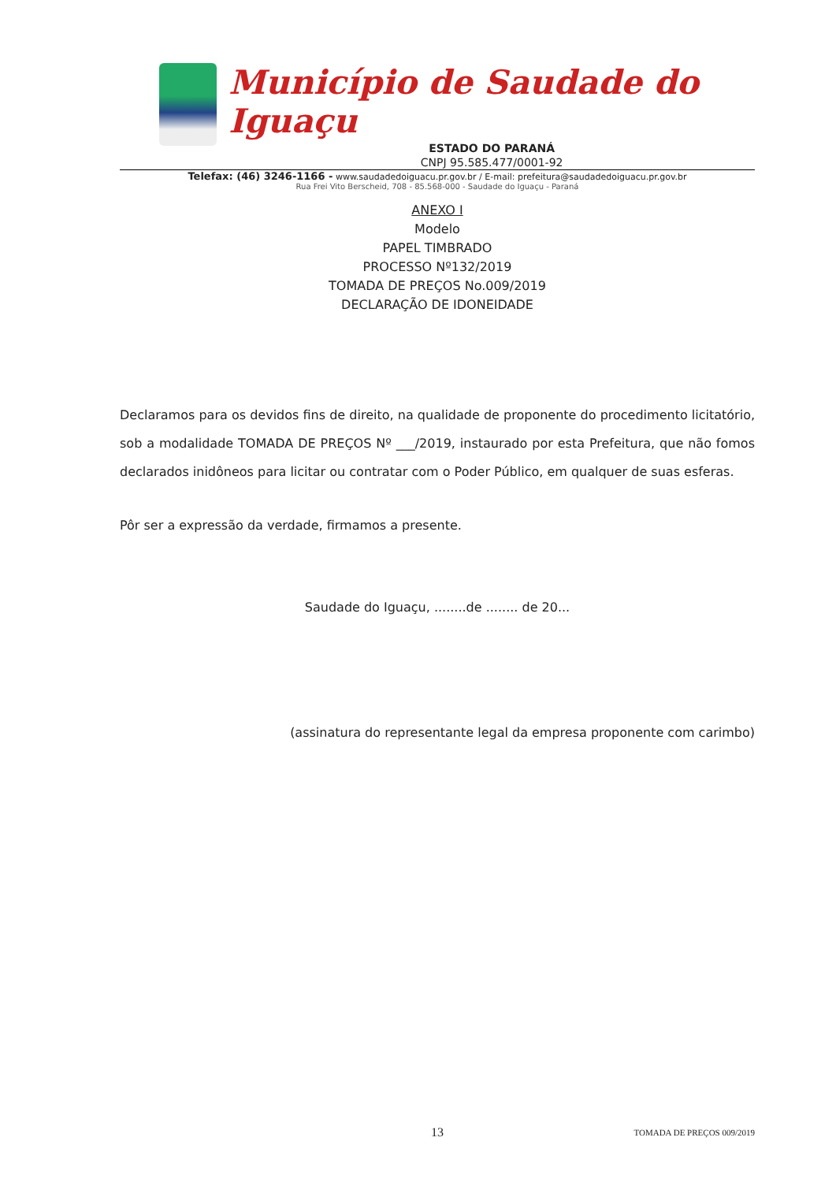Município de Saudade do Iguaçu
ESTADO DO PARANÁ
CNPJ 95.585.477/0001-92
Telefax: (46) 3246-1166 - www.saudadedoiguacu.pr.gov.br / E-mail: prefeitura@saudadedoiguacu.pr.gov.br
Rua Frei Vito Berscheid, 708 - 85.568-000 - Saudade do Iguaçu - Paraná
ANEXO I
Modelo
PAPEL TIMBRADO
PROCESSO Nº132/2019
TOMADA DE PREÇOS No.009/2019
DECLARAÇÃO DE IDONEIDADE
Declaramos para os devidos fins de direito, na qualidade de proponente do procedimento licitatório, sob a modalidade TOMADA DE PREÇOS Nº ___/2019, instaurado por esta Prefeitura, que não fomos declarados inidôneos para licitar ou contratar com o Poder Público, em qualquer de suas esferas.
Pôr ser a expressão da verdade, firmamos a presente.
Saudade do Iguaçu, ........de ........ de 20...
(assinatura do representante legal da empresa proponente com carimbo)
13 TOMADA DE PREÇOS 009/2019